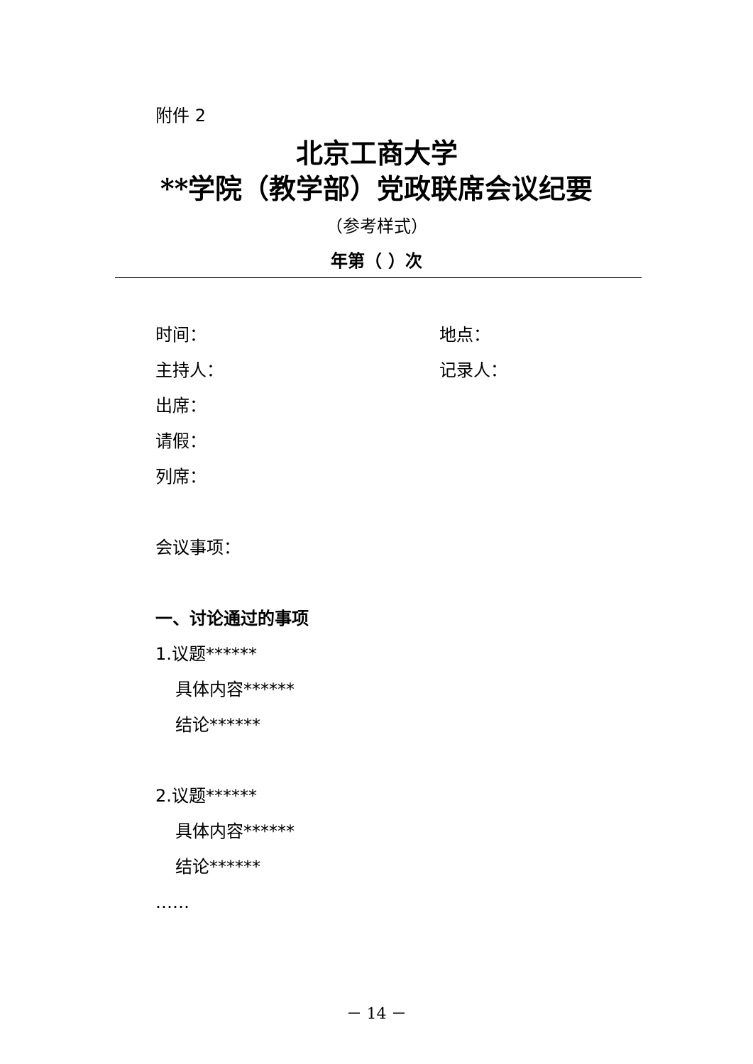附件 2
北京工商大学
**学院（教学部）党政联席会议纪要
（参考样式）
年第（ ）次
时间： 地点：
主持人： 记录人：
出席：
请假：
列席：
会议事项：
一、讨论通过的事项
1.议题******
具体内容******
结论******
2.议题******
具体内容******
结论******
……
－ 14 －